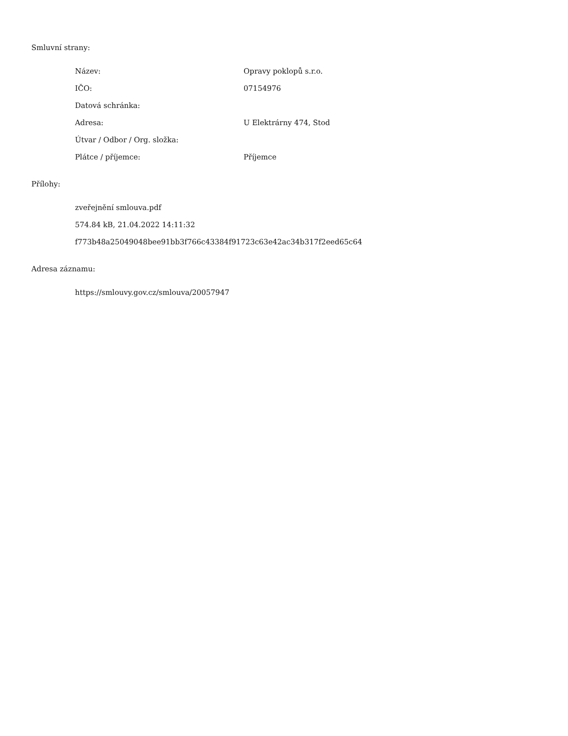Smluvní strany:
Název: Opravy poklopů s.r.o.
IČO: 07154976
Datová schránka:
Adresa: U Elektrárny 474, Stod
Útvar / Odbor / Org. složka:
Plátce / příjemce: Příjemce
Přílohy:
zveřejnění smlouva.pdf
574.84 kB, 21.04.2022 14:11:32
f773b48a25049048bee91bb3f766c43384f91723c63e42ac34b317f2eed65c64
Adresa záznamu:
https://smlouvy.gov.cz/smlouva/20057947